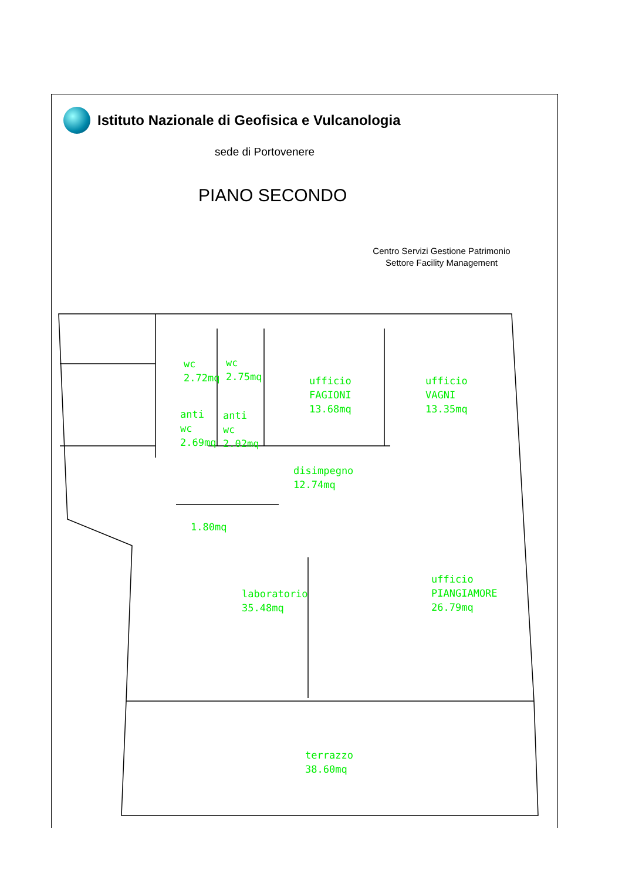Istituto Nazionale di Geofisica e Vulcanologia
sede di Portovenere
PIANO SECONDO
Centro Servizi Gestione Patrimonio
Settore Facility Management
wc
2.72mq
wc
2.75mq
ufficio
FAGIONI
13.68mq
ufficio
VAGNI
13.35mq
anti
wc
2.69mq
anti
wc
2.02mq
disimpegno
12.74mq
1.80mq
laboratorio
35.48mq
ufficio
PIANGIAMORE
26.79mq
terrazzo
38.60mq